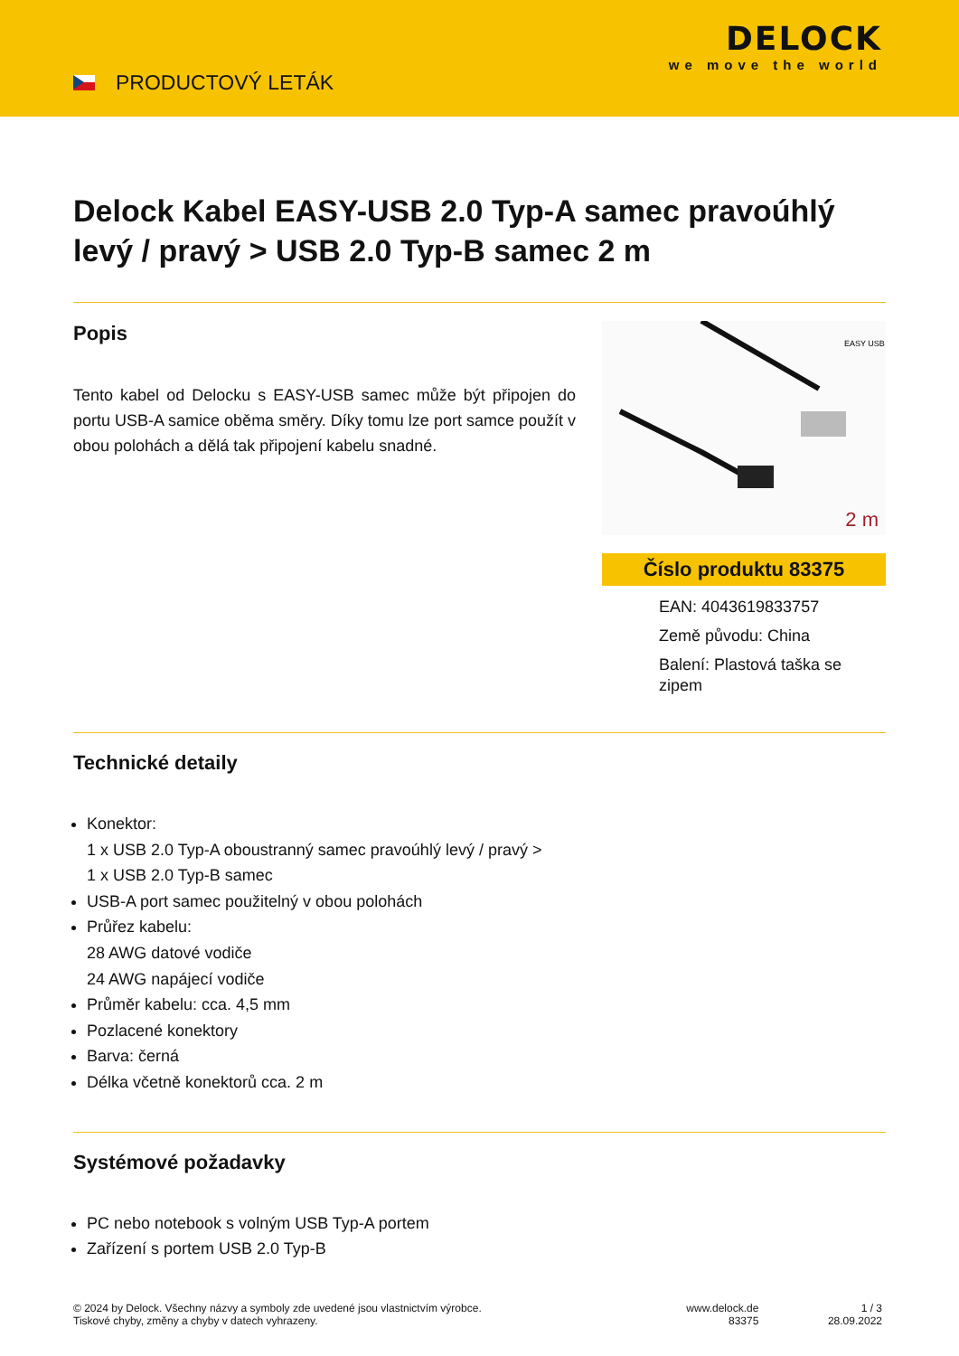PRODUCTOVÝ LETÁK
DELOCK
we move the world
Delock Kabel EASY-USB 2.0 Typ-A samec pravoúhlý levý / pravý > USB 2.0 Typ-B samec 2 m
Popis
Tento kabel od Delocku s EASY-USB samec může být připojen do portu USB-A samice oběma směry. Díky tomu lze port samce použít v obou polohách a dělá tak připojení kabelu snadné.
EASY USB
2 m
Číslo produktu 83375
EAN: 4043619833757
Země původu: China
Balení: Plastová taška se zipem
Technické detaily
Konektor:
1 x USB 2.0 Typ-A oboustranný samec pravoúhlý levý / pravý >
1 x USB 2.0 Typ-B samec
USB-A port samec použitelný v obou polohách
Průřez kabelu:
28 AWG datové vodiče
24 AWG napájecí vodiče
Průměr kabelu: cca. 4,5 mm
Pozlacené konektory
Barva: černá
Délka včetně konektorů cca. 2 m
Systémové požadavky
PC nebo notebook s volným USB Typ-A portem
Zařízení s portem USB 2.0 Typ-B
© 2024 by Delock. Všechny názvy a symboly zde uvedené jsou vlastnictvím výrobce.
Tiskové chyby, změny a chyby v datech vyhrazeny.
www.delock.de
83375
1 / 3
28.09.2022